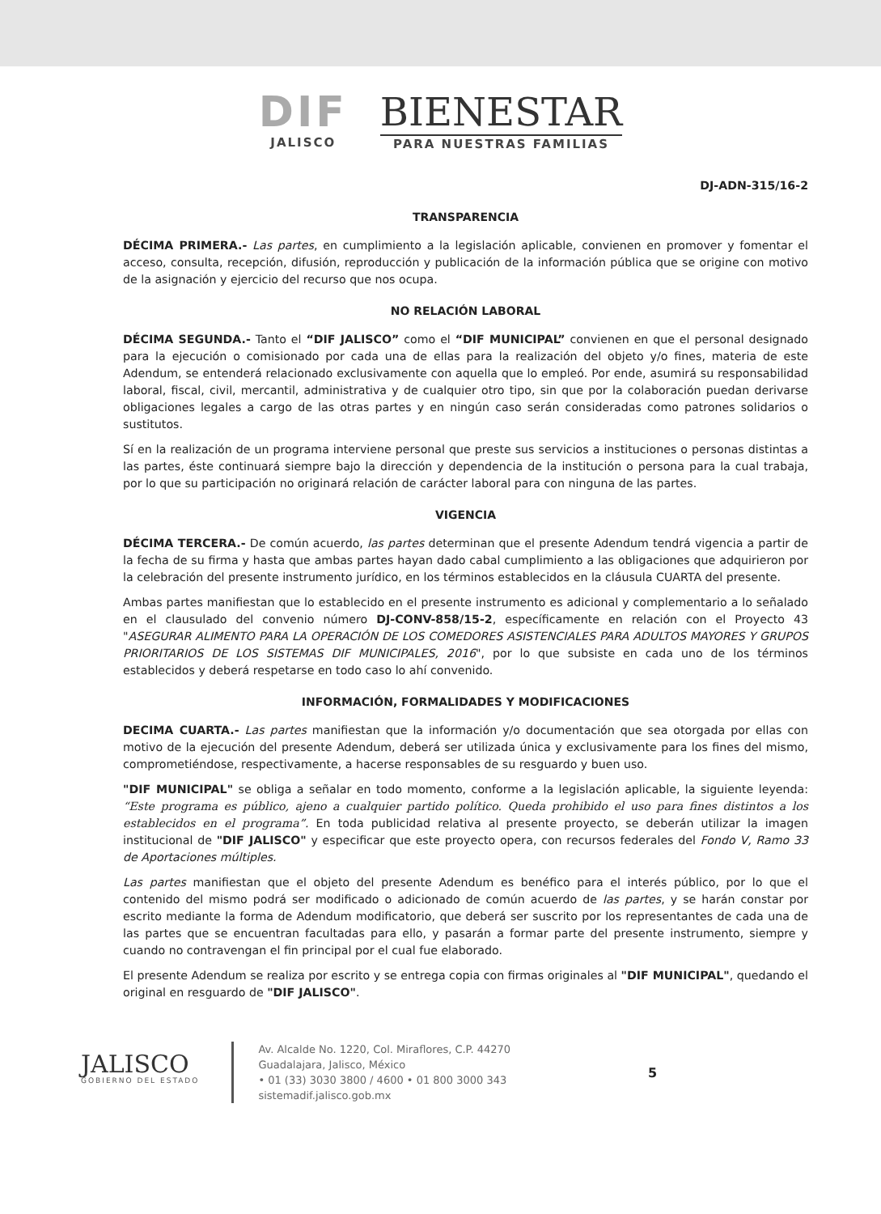DIF
JALISCO
BIENESTAR
PARA NUESTRAS FAMILIAS
DJ-ADN-315/16-2
TRANSPARENCIA
DÉCIMA PRIMERA.- Las partes, en cumplimiento a la legislación aplicable, convienen en promover y fomentar el acceso, consulta, recepción, difusión, reproducción y publicación de la información pública que se origine con motivo de la asignación y ejercicio del recurso que nos ocupa.
NO RELACIÓN LABORAL
DÉCIMA SEGUNDA.- Tanto el “DIF JALISCO” como el “DIF MUNICIPAL” convienen en que el personal designado para la ejecución o comisionado por cada una de ellas para la realización del objeto y/o fines, materia de este Adendum, se entenderá relacionado exclusivamente con aquella que lo empleó. Por ende, asumirá su responsabilidad laboral, fiscal, civil, mercantil, administrativa y de cualquier otro tipo, sin que por la colaboración puedan derivarse obligaciones legales a cargo de las otras partes y en ningún caso serán consideradas como patrones solidarios o sustitutos.
Sí en la realización de un programa interviene personal que preste sus servicios a instituciones o personas distintas a las partes, éste continuará siempre bajo la dirección y dependencia de la institución o persona para la cual trabaja, por lo que su participación no originará relación de carácter laboral para con ninguna de las partes.
VIGENCIA
DÉCIMA TERCERA.- De común acuerdo, las partes determinan que el presente Adendum tendrá vigencia a partir de la fecha de su firma y hasta que ambas partes hayan dado cabal cumplimiento a las obligaciones que adquirieron por la celebración del presente instrumento jurídico, en los términos establecidos en la cláusula CUARTA del presente.
Ambas partes manifiestan que lo establecido en el presente instrumento es adicional y complementario a lo señalado en el clausulado del convenio número DJ-CONV-858/15-2, específicamente en relación con el Proyecto 43 "ASEGURAR ALIMENTO PARA LA OPERACIÓN DE LOS COMEDORES ASISTENCIALES PARA ADULTOS MAYORES Y GRUPOS PRIORITARIOS DE LOS SISTEMAS DIF MUNICIPALES, 2016", por lo que subsiste en cada uno de los términos establecidos y deberá respetarse en todo caso lo ahí convenido.
INFORMACIÓN, FORMALIDADES Y MODIFICACIONES
DECIMA CUARTA.- Las partes manifiestan que la información y/o documentación que sea otorgada por ellas con motivo de la ejecución del presente Adendum, deberá ser utilizada única y exclusivamente para los fines del mismo, comprometiéndose, respectivamente, a hacerse responsables de su resguardo y buen uso.
"DIF MUNICIPAL" se obliga a señalar en todo momento, conforme a la legislación aplicable, la siguiente leyenda: “Este programa es público, ajeno a cualquier partido político. Queda prohibido el uso para fines distintos a los establecidos en el programa”. En toda publicidad relativa al presente proyecto, se deberán utilizar la imagen institucional de "DIF JALISCO" y especificar que este proyecto opera, con recursos federales del Fondo V, Ramo 33 de Aportaciones múltiples.
Las partes manifiestan que el objeto del presente Adendum es benéfico para el interés público, por lo que el contenido del mismo podrá ser modificado o adicionado de común acuerdo de las partes, y se harán constar por escrito mediante la forma de Adendum modificatorio, que deberá ser suscrito por los representantes de cada una de las partes que se encuentran facultadas para ello, y pasarán a formar parte del presente instrumento, siempre y cuando no contravengan el fin principal por el cual fue elaborado.
El presente Adendum se realiza por escrito y se entrega copia con firmas originales al "DIF MUNICIPAL", quedando el original en resguardo de "DIF JALISCO".
JALISCO
GOBIERNO DEL ESTADO
Av. Alcalde No. 1220, Col. Miraflores, C.P. 44270
Guadalajara, Jalisco, México
• 01 (33) 3030 3800 / 4600 • 01 800 3000 343
sistemadif.jalisco.gob.mx
5